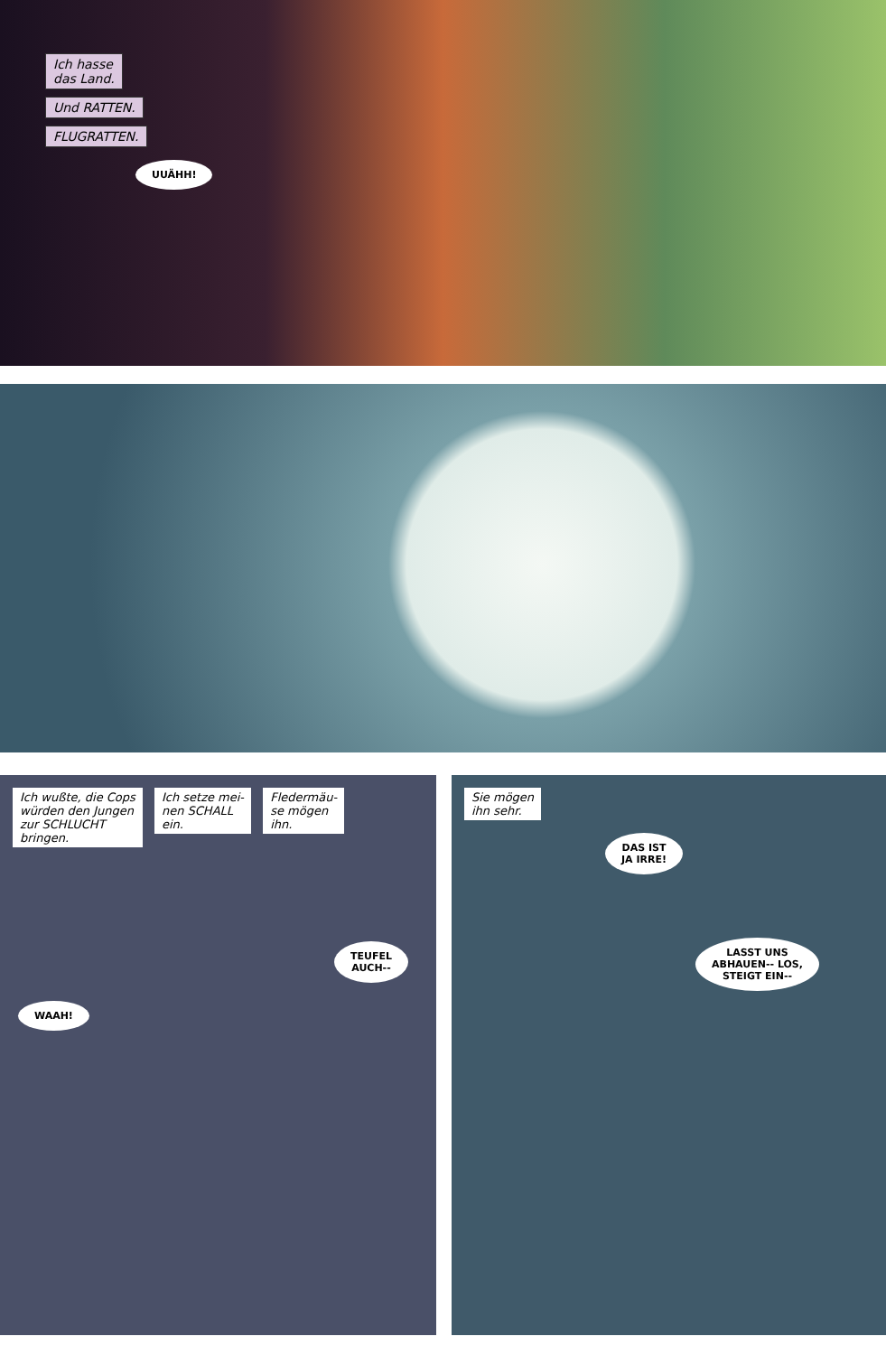Ich hasse
das Land.
Und RATTEN.
FLUGRATTEN.
UUÄHH!
Ich wußte, die Cops
würden den Jungen
zur SCHLUCHT
bringen.
Ich setze mei-
nen SCHALL
ein.
Fledermäu-
se mögen
ihn.
TEUFEL
AUCH--
WAAH!
Sie mögen
ihn sehr.
DAS IST
JA IRRE!
LASST UNS
ABHAUEN-- LOS,
STEIGT EIN--